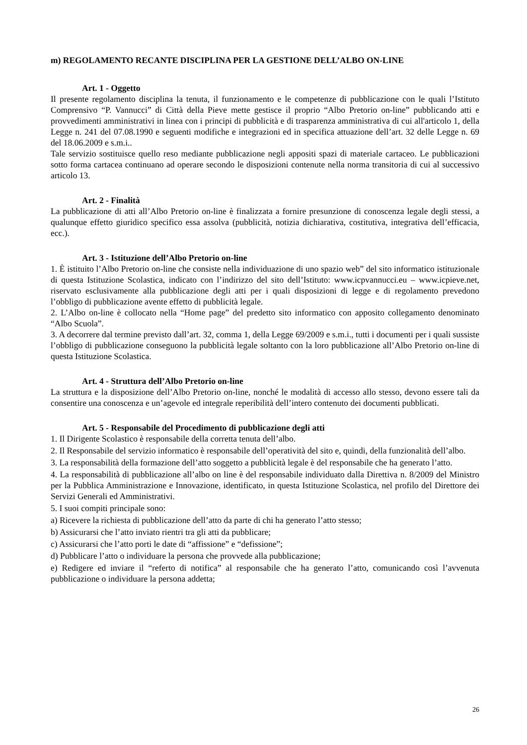m) REGOLAMENTO RECANTE DISCIPLINA PER LA GESTIONE DELL’ALBO ON-LINE
Art. 1 - Oggetto
Il presente regolamento disciplina la tenuta, il funzionamento e le competenze di pubblicazione con le quali l’Istituto Comprensivo “P. Vannucci” di Città della Pieve mette gestisce il proprio “Albo Pretorio on-line” pubblicando atti e provvedimenti amministrativi in linea con i principi di pubblicità e di trasparenza amministrativa di cui all'articolo 1, della Legge n. 241 del 07.08.1990 e seguenti modifiche e integrazioni ed in specifica attuazione dell’art. 32 delle Legge n. 69 del 18.06.2009 e s.m.i..
Tale servizio sostituisce quello reso mediante pubblicazione negli appositi spazi di materiale cartaceo. Le pubblicazioni sotto forma cartacea continuano ad operare secondo le disposizioni contenute nella norma transitoria di cui al successivo articolo 13.
Art. 2 - Finalità
La pubblicazione di atti all’Albo Pretorio on-line è finalizzata a fornire presunzione di conoscenza legale degli stessi, a qualunque effetto giuridico specifico essa assolva (pubblicità, notizia dichiarativa, costitutiva, integrativa dell’efficacia, ecc.).
Art. 3 - Istituzione dell’Albo Pretorio on-line
1. È istituito l’Albo Pretorio on-line che consiste nella individuazione di uno spazio web” del sito informatico istituzionale di questa Istituzione Scolastica, indicato con l’indirizzo del sito dell’Istituto: www.icpvannucci.eu – www.icpieve.net, riservato esclusivamente alla pubblicazione degli atti per i quali disposizioni di legge e di regolamento prevedono l’obbligo di pubblicazione avente effetto di pubblicità legale.
2. L’Albo on-line è collocato nella “Home page” del predetto sito informatico con apposito collegamento denominato “Albo Scuola”.
3. A decorrere dal termine previsto dall’art. 32, comma 1, della Legge 69/2009 e s.m.i., tutti i documenti per i quali sussiste l’obbligo di pubblicazione conseguono la pubblicità legale soltanto con la loro pubblicazione all’Albo Pretorio on-line di questa Istituzione Scolastica.
Art. 4 - Struttura dell’Albo Pretorio on-line
La struttura e la disposizione dell’Albo Pretorio on-line, nonché le modalità di accesso allo stesso, devono essere tali da consentire una conoscenza e un’agevole ed integrale reperibilità dell’intero contenuto dei documenti pubblicati.
Art. 5 - Responsabile del Procedimento di pubblicazione degli atti
1. Il Dirigente Scolastico è responsabile della corretta tenuta dell’albo.
2. Il Responsabile del servizio informatico è responsabile dell’operatività del sito e, quindi, della funzionalità dell’albo.
3. La responsabilità della formazione dell’atto soggetto a pubblicità legale è del responsabile che ha generato l’atto.
4. La responsabilità di pubblicazione all’albo on line è del responsabile individuato dalla Direttiva n. 8/2009 del Ministro per la Pubblica Amministrazione e Innovazione, identificato, in questa Istituzione Scolastica, nel profilo del Direttore dei Servizi Generali ed Amministrativi.
5. I suoi compiti principale sono:
a) Ricevere la richiesta di pubblicazione dell’atto da parte di chi ha generato l’atto stesso;
b) Assicurarsi che l’atto inviato rientri tra gli atti da pubblicare;
c) Assicurarsi che l’atto porti le date di “affissione” e “defissione”;
d) Pubblicare l’atto o individuare la persona che provvede alla pubblicazione;
e) Redigere ed inviare il “referto di notifica” al responsabile che ha generato l’atto, comunicando così l’avvenuta pubblicazione o individuare la persona addetta;
26